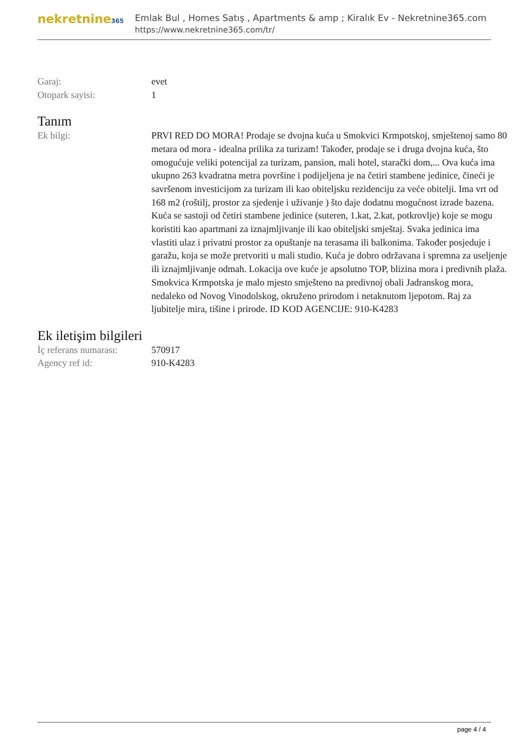nekretnine365
Emlak Bul , Homes Satış , Apartments & amp ; Kiralık Ev - Nekretnine365.com
https://www.nekretnine365.com/tr/
Garaj: evet
Otopark sayisi: 1
Tanım
Ek bilgi: PRVI RED DO MORA! Prodaje se dvojna kuća u Smokvici Krmpotskoj, smještenoj samo 80 metara od mora - idealna prilika za turizam! Također, prodaje se i druga dvojna kuća, što omogućuje veliki potencijal za turizam, pansion, mali hotel, starački dom,... Ova kuća ima ukupno 263 kvadratna metra površine i podijeljena je na četiri stambene jedinice, čineći je savršenom investicijom za turizam ili kao obiteljsku rezidenciju za veće obitelji. Ima vrt od 168 m2 (roštilj, prostor za sjedenje i uživanje ) što daje dodatnu mogućnost izrade bazena. Kuća se sastoji od četiri stambene jedinice (suteren, 1.kat, 2.kat, potkrovlje) koje se mogu koristiti kao apartmani za iznajmljivanje ili kao obiteljski smještaj. Svaka jedinica ima vlastiti ulaz i privatni prostor za opuštanje na terasama ili balkonima. Također posjeduje i garažu, koja se može pretvoriti u mali studio. Kuća je dobro održavana i spremna za useljenje ili iznajmljivanje odmah. Lokacija ove kuće je apsolutno TOP, blizina mora i predivnih plaža. Smokvica Krmpotska je malo mjesto smješteno na predivnoj obali Jadranskog mora, nedaleko od Novog Vinodolskog, okruženo prirodom i netaknutom ljepotom. Raj za ljubitelje mira, tišine i prirode. ID KOD AGENCIJE: 910-K4283
Ek iletişim bilgileri
İç referans numarası:
570917
Agency ref id: 910-K4283
page 4 / 4